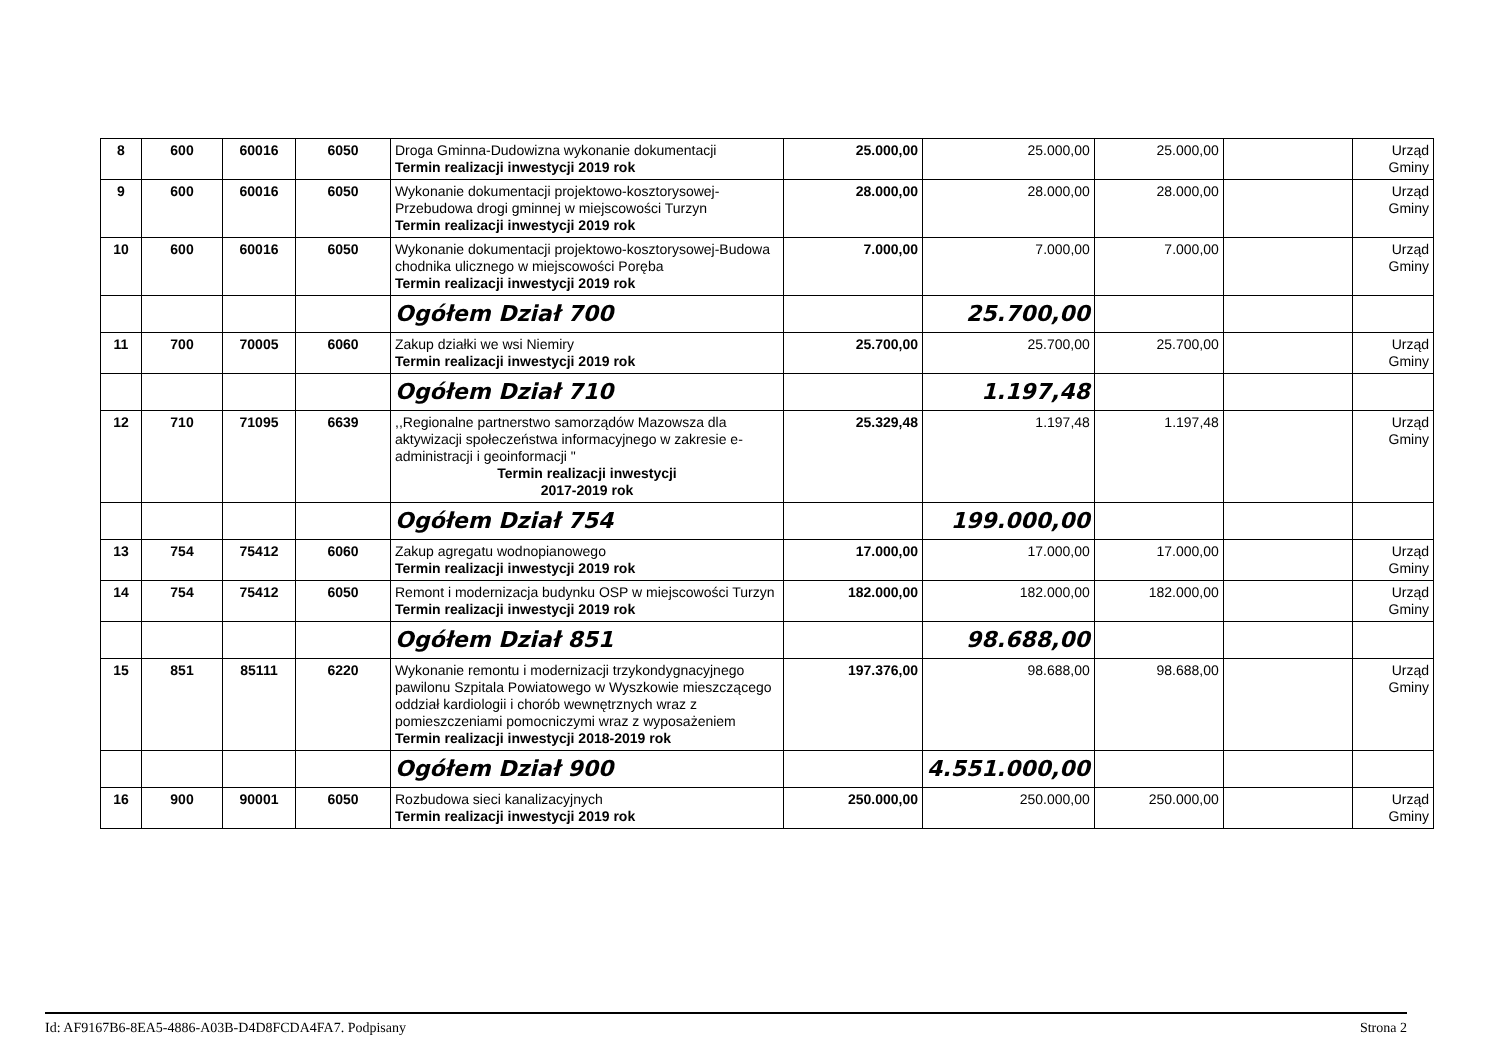| 8 | 600 | 60016 | 6050 | Droga Gminna-Dudowizna wykonanie dokumentacji Termin realizacji inwestycji 2019 rok | 25.000,00 | 25.000,00 | 25.000,00 | | Urząd Gminy |
| 9 | 600 | 60016 | 6050 | Wykonanie dokumentacji projektowo-kosztorysowej-Przebudowa drogi gminnej w miejscowości Turzyn Termin realizacji inwestycji 2019 rok | 28.000,00 | 28.000,00 | 28.000,00 | | Urząd Gminy |
| 10 | 600 | 60016 | 6050 | Wykonanie dokumentacji projektowo-kosztorysowej-Budowa chodnika ulicznego w miejscowości Poręba Termin realizacji inwestycji 2019 rok | 7.000,00 | 7.000,00 | 7.000,00 | | Urząd Gminy |
| | | | | Ogółem Dział 700 | | 25.700,00 | | | |
| 11 | 700 | 70005 | 6060 | Zakup działki we wsi Niemiry Termin realizacji inwestycji 2019 rok | 25.700,00 | 25.700,00 | 25.700,00 | | Urząd Gminy |
| | | | | Ogółem Dział 710 | | 1.197,48 | | | |
| 12 | 710 | 71095 | 6639 | ,,Regionalne partnerstwo samorządów Mazowsza dla aktywizacji społeczeństwa informacyjnego w zakresie e-administracji i geoinformacji " Termin realizacji inwestycji 2017-2019 rok | 25.329,48 | 1.197,48 | 1.197,48 | | Urząd Gminy |
| | | | | Ogółem Dział 754 | | 199.000,00 | | | |
| 13 | 754 | 75412 | 6060 | Zakup agregatu wodnopianowego Termin realizacji inwestycji 2019 rok | 17.000,00 | 17.000,00 | 17.000,00 | | Urząd Gminy |
| 14 | 754 | 75412 | 6050 | Remont i modernizacja budynku OSP w miejscowości Turzyn Termin realizacji inwestycji 2019 rok | 182.000,00 | 182.000,00 | 182.000,00 | | Urząd Gminy |
| | | | | Ogółem Dział 851 | | 98.688,00 | | | |
| 15 | 851 | 85111 | 6220 | Wykonanie remontu i modernizacji trzykondygnacyjnego pawilonu Szpitala Powiatowego w Wyszkowie mieszczącego oddział kardiologii i chorób wewnętrznych wraz z pomieszczeniami pomocniczymi wraz z wyposażeniem Termin realizacji inwestycji 2018-2019 rok | 197.376,00 | 98.688,00 | 98.688,00 | | Urząd Gminy |
| | | | | Ogółem Dział 900 | | 4.551.000,00 | | | |
| 16 | 900 | 90001 | 6050 | Rozbudowa sieci kanalizacyjnych Termin realizacji inwestycji 2019 rok | 250.000,00 | 250.000,00 | 250.000,00 | | Urząd Gminy |
Id: AF9167B6-8EA5-4886-A03B-D4D8FCDA4FA7. Podpisany Strona 2